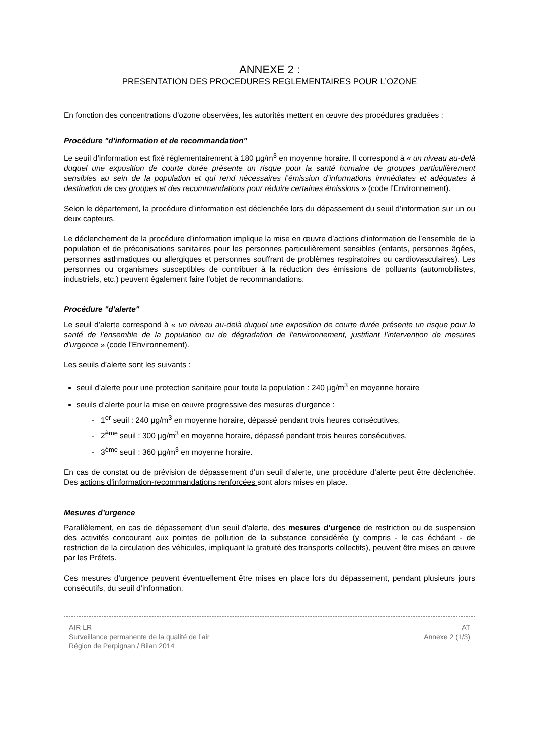ANNEXE 2 :
PRESENTATION DES PROCEDURES REGLEMENTAIRES POUR L’OZONE
En fonction des concentrations d’ozone observées, les autorités mettent en œuvre des procédures graduées :
Procédure "d'information et de recommandation"
Le seuil d’information est fixé réglementairement à 180 µg/m<sup>3</sup> en moyenne horaire. Il correspond à « un niveau au-delà duquel une exposition de courte durée présente un risque pour la santé humaine de groupes particulièrement sensibles au sein de la population et qui rend nécessaires l’émission d’informations immédiates et adéquates à destination de ces groupes et des recommandations pour réduire certaines émissions » (code l’Environnement).
Selon le département, la procédure d’information est déclenchée lors du dépassement du seuil d’information sur un ou deux capteurs.
Le déclenchement de la procédure d’information implique la mise en œuvre d’actions d'information de l’ensemble de la population et de préconisations sanitaires pour les personnes particulièrement sensibles (enfants, personnes âgées, personnes asthmatiques ou allergiques et personnes souffrant de problèmes respiratoires ou cardiovasculaires). Les personnes ou organismes susceptibles de contribuer à la réduction des émissions de polluants (automobilistes, industriels, etc.) peuvent également faire l’objet de recommandations.
Procédure "d'alerte"
Le seuil d’alerte correspond à « un niveau au-delà duquel une exposition de courte durée présente un risque pour la santé de l’ensemble de la population ou de dégradation de l’environnement, justifiant l’intervention de mesures d’urgence » (code l’Environnement).
Les seuils d’alerte sont les suivants :
seuil d’alerte pour une protection sanitaire pour toute la population : 240 µg/m<sup>3</sup> en moyenne horaire
seuils d’alerte pour la mise en œuvre progressive des mesures d’urgence :
- 1<sup>er</sup> seuil : 240 µg/m<sup>3</sup> en moyenne horaire, dépassé pendant trois heures consécutives,
- 2<sup>ème</sup> seuil : 300 µg/m<sup>3</sup> en moyenne horaire, dépassé pendant trois heures consécutives,
- 3<sup>ème</sup> seuil : 360 µg/m<sup>3</sup> en moyenne horaire.
En cas de constat ou de prévision de dépassement d’un seuil d’alerte, une procédure d’alerte peut être déclenchée. Des actions d’information-recommandations renforcées sont alors mises en place.
Mesures d’urgence
Parallèlement, en cas de dépassement d’un seuil d’alerte, des mesures d’urgence de restriction ou de suspension des activités concourant aux pointes de pollution de la substance considérée (y compris - le cas échéant - de restriction de la circulation des véhicules, impliquant la gratuité des transports collectifs), peuvent être mises en œuvre par les Préfets.
Ces mesures d’urgence peuvent éventuellement être mises en place lors du dépassement, pendant plusieurs jours consécutifs, du seuil d’information.
AIR LR
Surveillance permanente de la qualité de l’air
Région de Perpignan / Bilan 2014
AT
Annexe 2 (1/3)